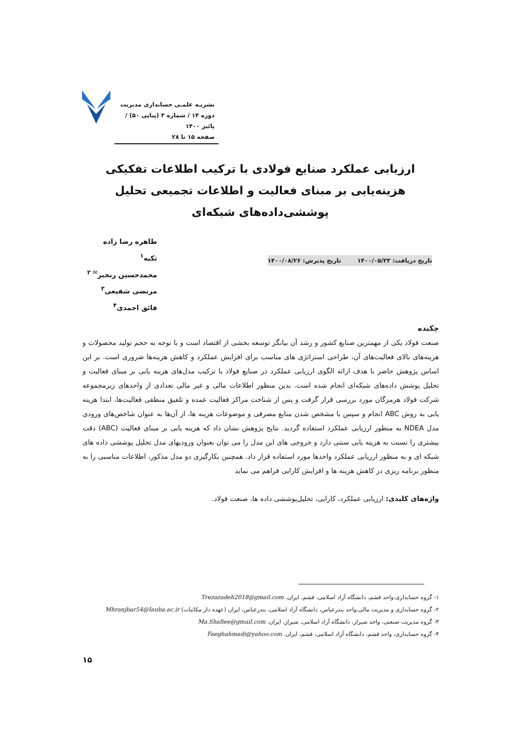نشریـه علمـی حسابداری مدیریت
دوره ۱۴ / شماره ۳ (پیاپی ۵۰) / پائیز ۱۴۰۰
صفحه ۱۵ تا ۲۸
ارزیابی عملکرد صنایع فولادی با ترکیب اطلاعات تفکیکی هزینه‌یابی بر مبنای فعالیت و اطلاعات تجمیعی تحلیل پوششی‌داده‌های شبکه‌ای
طاهره رضا زاده تکیه<sup>۱</sup>
محمدحسین رنجبر<sup>✉ ۲</sup>
مرتضی شفیعی<sup>۳</sup>
فائق احمدی<sup>۴</sup>
تاریخ دریافت: ۱۴۰۰/۰۵/۲۳ تاریخ پذیرش: ۱۴۰۰/۰۸/۲۶
چکیده
صنعت فولاد یکی از مهمترین صنایع کشور و رشد آن بیانگر توسعه بخشی از اقتصاد است و با توجه به حجم تولید محصولات و هزینه‌های بالای فعالیت‌های آن، طراحی استراتژی های مناسب برای افزایش عملکرد و کاهش هزینه‌ها ضروری است. بر این اساس پژوهش حاضر با هدف ارائه الگوی ارزیابی عملکرد در صنایع فولاد با ترکیب مدل‌های هزینه یابی بر مبنای فعالیت و تحلیل پوشش داده‌های شبکه‌ای انجام شده است. بدین منظور اطلاعات مالی و غیر مالی تعدادی از واحدهای زیرمجموعه شرکت فولاد هرمزگان مورد بررسی قرار گرفت و پس از شناخت مراکز فعالیت عمده و تلفیق منطقی فعالیت‌ها، ابتدا هزینه یابی به روش ABC انجام و سپس با مشخص شدن منابع مصرفی و موضوعات هزینه ها، از آن‌ها به عنوان شاخص‌های ورودی مدل NDEA به منظور ارزیابی عملکرد استفاده گردید. نتایج پژوهش نشان داد که هزینه یابی بر مبنای فعالیت (ABC) دقت بیشتری را نسبت به هزینه یابی سنتی دارد و خروجی های این مدل را می توان بعنوان ورودیهای مدل تحلیل پوششی داده های شبکه ای و به منظور ارزیابی عملکرد واحدها مورد استفاده قرار داد. همچنین بکارگیری دو مدل مذکور، اطلاعات مناسبی را به منظور برنامه ریزی در کاهش هزینه ها و افزایش کارایی فراهم می نماید
واژه‌های کلیدی: ارزیابی عملکرد، کارایی، تحلیل‌پوششی داده ها، صنعت فولاد.
۱- گروه حسابداری،واحد قشم، دانشگاه آزاد اسلامی، قشم، ایران. Trezazadeh2018@gmail.com
۲- گروه حسابداری و مدیریت مالی،واحد بندرعباس، دانشگاه آزاد اسلامی، بندرعباس، ایران (عهده دار مکاتبات) Mhranjbar54@Iauba.ac.ir
۳- گروه مدیریت صنعتی، واحد شیراز، دانشگاه آزاد اسلامی، شیراز، ایران. Ma.Shafiee@gmail.com
۴- گروه حسابداری، واحد قشم، دانشگاه آزاد اسلامی، قشم، ایران. Faeghahmadi@yahoo.com
۱۵